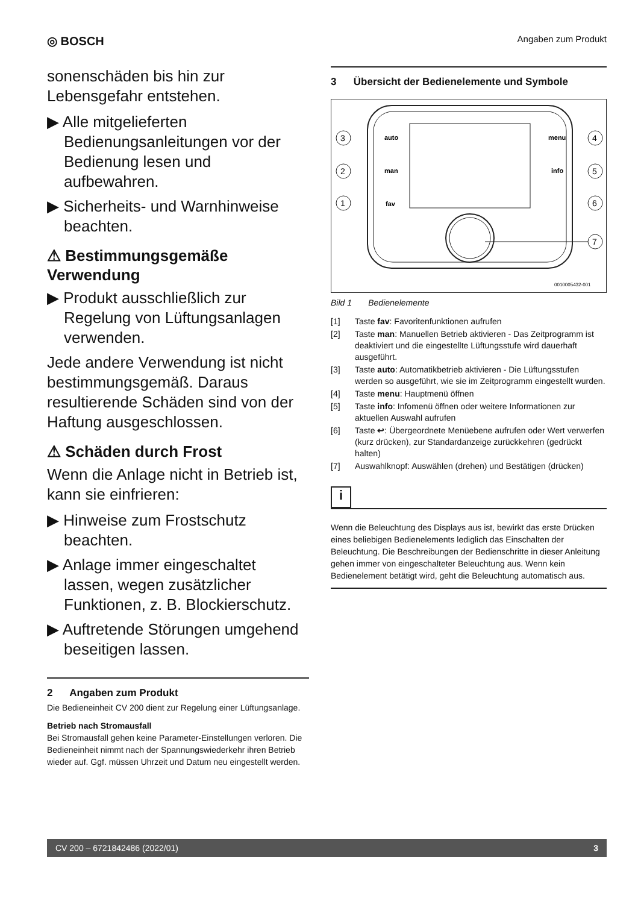◎ BOSCH Angaben zum Produkt
sonenschäden bis hin zur Lebensgefahr entstehen.
▶ Alle mitgelieferten Bedienungsanleitungen vor der Bedienung lesen und aufbewahren.
▶ Sicherheits- und Warnhinweise beachten.
⚠ Bestimmungsgemäße Verwendung
▶ Produkt ausschließlich zur Regelung von Lüftungsanlagen verwenden.
Jede andere Verwendung ist nicht bestimmungsgemäß. Daraus resultierende Schäden sind von der Haftung ausgeschlossen.
⚠ Schäden durch Frost
Wenn die Anlage nicht in Betrieb ist, kann sie einfrieren:
▶ Hinweise zum Frostschutz beachten.
▶ Anlage immer eingeschaltet lassen, wegen zusätzlicher Funktionen, z. B. Blockierschutz.
▶ Auftretende Störungen umgehend beseitigen lassen.
2 Angaben zum Produkt
Die Bedieneinheit CV 200 dient zur Regelung einer Lüftungsanlage.
Betrieb nach Stromausfall
Bei Stromausfall gehen keine Parameter-Einstellungen verloren. Die Bedieneinheit nimmt nach der Spannungswiederkehr ihren Betrieb wieder auf. Ggf. müssen Uhrzeit und Datum neu eingestellt werden.
3 Übersicht der Bedienelemente und Symbole
3
auto
2
man
1
fav
4
menu
5
info
6
7
0010005432-001
Bild 1 Bedienelemente
[1] Taste fav: Favoritenfunktionen aufrufen
[2] Taste man: Manuellen Betrieb aktivieren - Das Zeitprogramm ist deaktiviert und die eingestellte Lüftungsstufe wird dauerhaft ausgeführt.
[3] Taste auto: Automatikbetrieb aktivieren - Die Lüftungsstufen werden so ausgeführt, wie sie im Zeitprogramm eingestellt wurden.
[4] Taste menu: Hauptmenü öffnen
[5] Taste info: Infomenü öffnen oder weitere Informationen zur aktuellen Auswahl aufrufen
[6] Taste ↩: Übergeordnete Menüebene aufrufen oder Wert verwerfen (kurz drücken), zur Standardanzeige zurückkehren (gedrückt halten)
[7] Auswahlknopf: Auswählen (drehen) und Bestätigen (drücken)
i
Wenn die Beleuchtung des Displays aus ist, bewirkt das erste Drücken eines beliebigen Bedienelements lediglich das Einschalten der Beleuchtung. Die Beschreibungen der Bedienschritte in dieser Anleitung gehen immer von eingeschalteter Beleuchtung aus. Wenn kein Bedienelement betätigt wird, geht die Beleuchtung automatisch aus.
CV 200 – 6721842486 (2022/01) 3